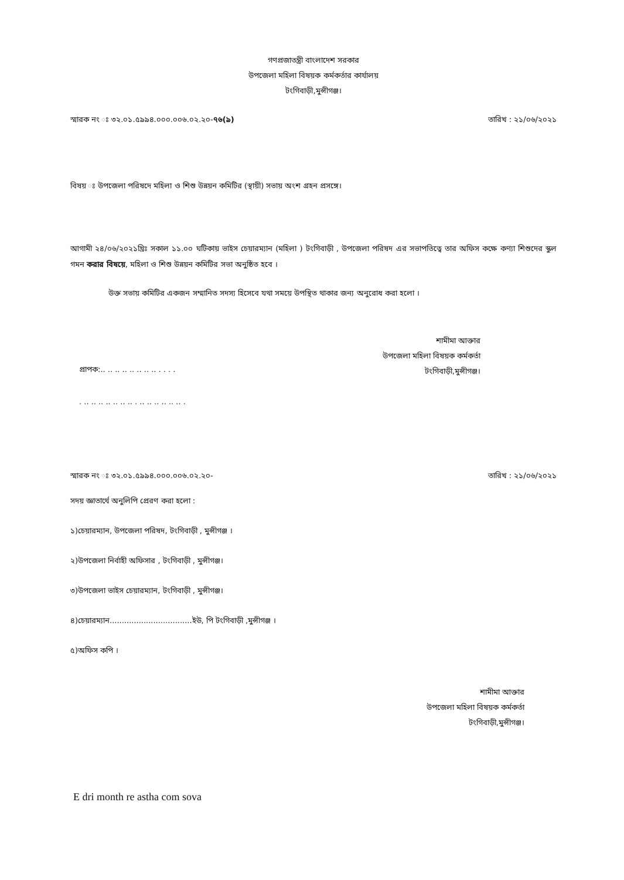গণপ্রজাতন্ত্রী বাংলাদেশ সরকার
উপজেলা মহিলা বিষয়ক কর্মকর্তার কার্যালয়
টংগিবাড়ী,মুন্সীগঞ্জ।
স্মারক নং ঃ ৩২.০১.৫৯৯৪.০০০.০০৬.০২.২০-৭৬(৯) তারিখ : ২১/০৬/২০২১
বিষয় ঃ উপজেলা পরিষদে মহিলা ও শিশু উন্নয়ন কমিটির (স্থায়ী) সভায় অংশ গ্রহন প্রসঙ্গে।
আগামী ২৪/০৬/২০২১খ্রিঃ সকাল ১১.০০ ঘটিকায় ভাইস চেয়ারম্যান (মহিলা ) টংগিবাড়ী , উপজেলা পরিষদ এর সভাপতিত্বে তার অফিস কক্ষে কণ্যা শিশুদের স্কুল গমন করার বিষয়ে, মহিলা ও শিশু উন্নয়ন কমিটির সভা অনুষ্ঠিত হবে ।
উক্ত সভায় কমিটির একজন সম্মানিত সদস্য হিসেবে যথা সময়ে উপস্থিত থাকার জন্য অনুরোধ করা হলো ।
শামীমা আক্তার
উপজেলা মহিলা বিষয়ক কর্মকর্তা
টংগিবাড়ী,মুন্সীগঞ্জ।
প্রাপক:.. .. .. .. .. .. .. .. . . . .
. .. .. .. .. .. .. .. . .. .. .. .. .. .. .
স্মারক নং ঃ ৩২.০১.৫৯৯৪.০০০.০০৬.০২.২০- তারিখ : ২১/০৬/২০২১
সদয় জ্ঞাতার্থে অনুলিপি প্রেরণ করা হলো :
১)চেয়ারম্যান, উপজেলা পরিষদ, টংগিবাড়ী , মুন্সীগঞ্জ ।
২)উপজেলা নির্বাহী অফিসার , টংগিবাড়ী , মুন্সীগঞ্জ।
৩)উপজেলা ভাইস চেয়ারম্যান, টংগিবাড়ী , মুন্সীগঞ্জ।
৪)চেয়ারম্যান..................................ইউ, পি টংগিবাড়ী ,মুন্সীগঞ্জ ।
৫)অফিস কপি ।
শামীমা আক্তার
উপজেলা মহিলা বিষয়ক কর্মকর্তা
টংগিবাড়ী,মুন্সীগঞ্জ।
E dri month re astha com sova